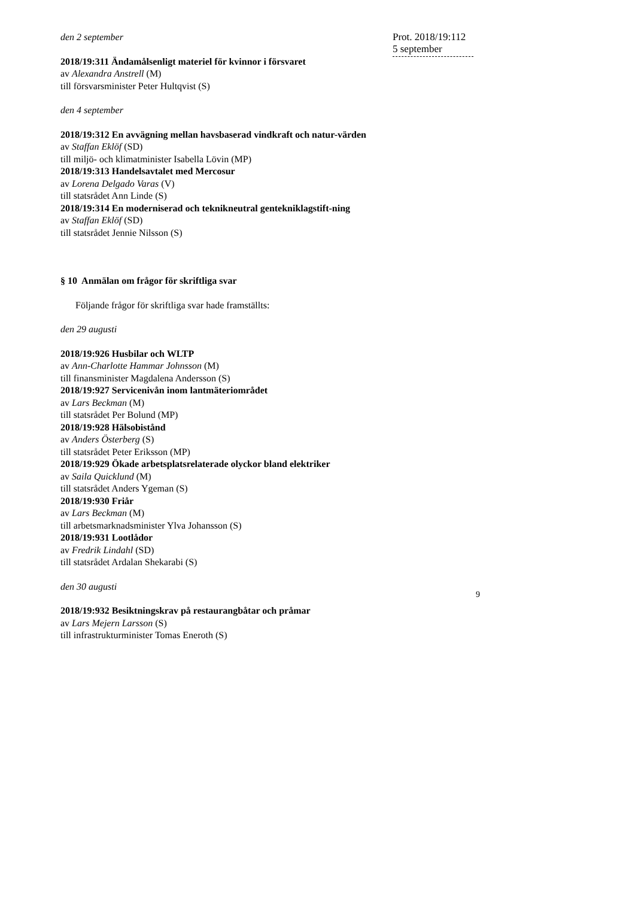den 2 september
2018/19:311 Ändamålsenligt materiel för kvinnor i försvaret
av Alexandra Anstrell (M)
till försvarsminister Peter Hultqvist (S)
den 4 september
2018/19:312 En avvägning mellan havsbaserad vindkraft och natur-värden
av Staffan Eklöf (SD)
till miljö- och klimatminister Isabella Lövin (MP)
2018/19:313 Handelsavtalet med Mercosur
av Lorena Delgado Varas (V)
till statsrådet Ann Linde (S)
2018/19:314 En moderniserad och teknikneutral genteknik­lagstift-ning
av Staffan Eklöf (SD)
till statsrådet Jennie Nilsson (S)
§ 10 Anmälan om frågor för skriftliga svar
Följande frågor för skriftliga svar hade framställts:
den 29 augusti
2018/19:926 Husbilar och WLTP
av Ann-Charlotte Hammar Johnsson (M)
till finansminister Magdalena Andersson (S)
2018/19:927 Servicenivån inom lantmäteriområdet
av Lars Beckman (M)
till statsrådet Per Bolund (MP)
2018/19:928 Hälsobistånd
av Anders Österberg (S)
till statsrådet Peter Eriksson (MP)
2018/19:929 Ökade arbetsplatsrelaterade olyckor bland elektriker
av Saila Quicklund (M)
till statsrådet Anders Ygeman (S)
2018/19:930 Friår
av Lars Beckman (M)
till arbetsmarknadsminister Ylva Johansson (S)
2018/19:931 Lootlådor
av Fredrik Lindahl (SD)
till statsrådet Ardalan Shekarabi (S)
den 30 augusti
2018/19:932 Besiktningskrav på restaurangbåtar och pråmar
av Lars Mejern Larsson (S)
till infrastrukturminister Tomas Eneroth (S)
Prot. 2018/19:112
5 september
9